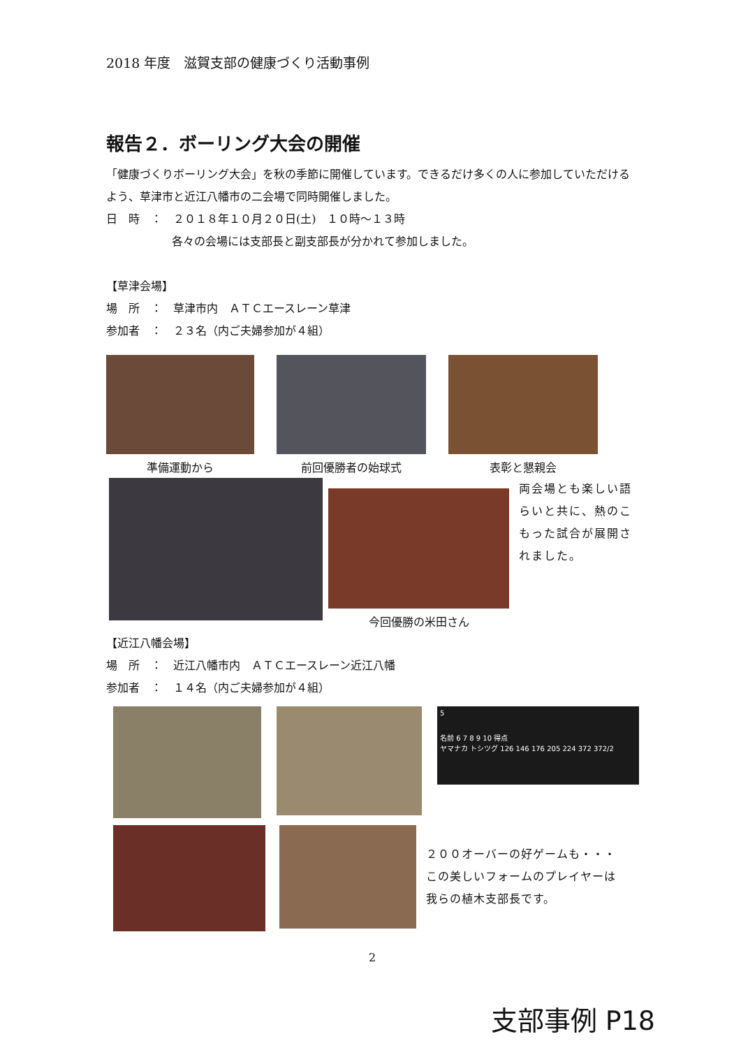2018 年度　滋賀支部の健康づくり活動事例
報告２．ボーリング大会の開催
「健康づくりボーリング大会」を秋の季節に開催しています。できるだけ多くの人に参加していただけるよう、草津市と近江八幡市の二会場で同時開催しました。
日　時　：　２０１８年１０月２０日(土)　１０時～１３時
各々の会場には支部長と副支部長が分かれて参加しました。
【草津会場】
場　所　：　草津市内　ＡＴＣエースレーン草津
参加者　：　２３名（内ご夫婦参加が４組）
準備運動から 前回優勝者の始球式 表彰と懇親会
今回優勝の米田さん
両会場とも楽しい語らいと共に、熱のこもった試合が展開されました。
【近江八幡会場】
場　所　：　近江八幡市内　ＡＴＣエースレーン近江八幡
参加者　：　１４名（内ご夫婦参加が４組）
5
名前 6 7 8 9 10 得点
ヤマナカ トシツグ 126 146 176 205 224 372 372/2
２００オーバーの好ゲームも・・・
この美しいフォームのプレイヤーは
我らの植木支部長です。
2
支部事例 P18